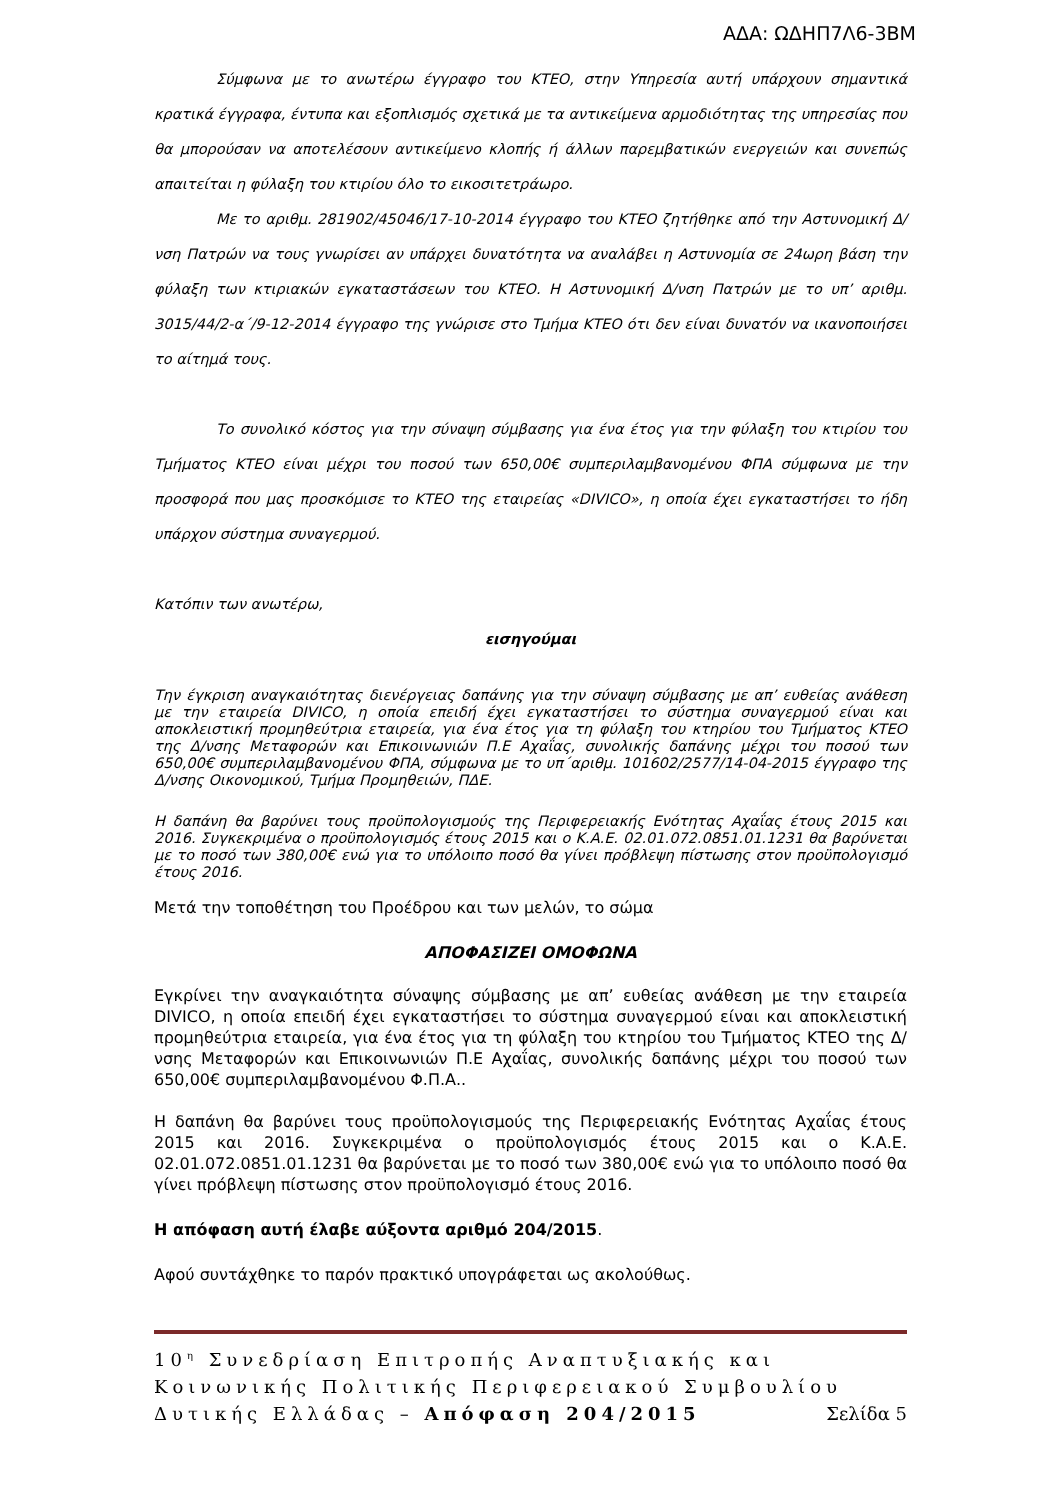ΑΔΑ: ΩΔΗΠ7Λ6-3ΒΜ
Σύμφωνα με το ανωτέρω έγγραφο του ΚΤΕΟ, στην Υπηρεσία αυτή υπάρχουν σημαντικά κρατικά έγγραφα, έντυπα και εξοπλισμός σχετικά με τα αντικείμενα αρμοδιότητας της υπηρεσίας που θα μπορούσαν να αποτελέσουν αντικείμενο κλοπής ή άλλων παρεμβατικών ενεργειών και συνεπώς απαιτείται η φύλαξη του κτιρίου όλο το εικοσιτετράωρο.
Με το αριθμ. 281902/45046/17-10-2014 έγγραφο του ΚΤΕΟ ζητήθηκε από την Αστυνομική Δ/νση Πατρών να τους γνωρίσει αν υπάρχει δυνατότητα να αναλάβει η Αστυνομία σε 24ωρη βάση την φύλαξη των κτιριακών εγκαταστάσεων του ΚΤΕΟ. Η Αστυνομική Δ/νση Πατρών με το υπ’ αριθμ. 3015/44/2-α΄/9-12-2014 έγγραφο της γνώρισε στο Τμήμα ΚΤΕΟ ότι δεν είναι δυνατόν να ικανοποιήσει το αίτημά τους.
Το συνολικό κόστος για την σύναψη σύμβασης για ένα έτος για την φύλαξη του κτιρίου του Τμήματος ΚΤΕΟ είναι μέχρι του ποσού των 650,00€ συμπεριλαμβανομένου ΦΠΑ σύμφωνα με την προσφορά που μας προσκόμισε το ΚΤΕΟ της εταιρείας «DIVICO», η οποία έχει εγκαταστήσει το ήδη υπάρχον σύστημα συναγερμού.
Κατόπιν των ανωτέρω,
εισηγούμαι
Την έγκριση αναγκαιότητας διενέργειας δαπάνης για την σύναψη σύμβασης με απ’ ευθείας ανάθεση με την εταιρεία DIVICO, η οποία επειδή έχει εγκαταστήσει το σύστημα συναγερμού είναι και αποκλειστική προμηθεύτρια εταιρεία, για ένα έτος για τη φύλαξη του κτηρίου του Τμήματος ΚΤΕΟ της Δ/νσης Μεταφορών και Επικοινωνιών Π.Ε Αχαΐας, συνολικής δαπάνης μέχρι του ποσού των 650,00€ συμπεριλαμβανομένου ΦΠΑ, σύμφωνα με το υπ΄αριθμ. 101602/2577/14-04-2015 έγγραφο της Δ/νσης Οικονομικού, Τμήμα Προμηθειών, ΠΔΕ.
Η δαπάνη θα βαρύνει τους προϋπολογισμούς της Περιφερειακής Ενότητας Αχαΐας έτους 2015 και 2016. Συγκεκριμένα ο προϋπολογισμός έτους 2015 και ο Κ.Α.Ε. 02.01.072.0851.01.1231 θα βαρύνεται με το ποσό των 380,00€ ενώ για το υπόλοιπο ποσό θα γίνει πρόβλεψη πίστωσης στον προϋπολογισμό έτους 2016.
Μετά την τοποθέτηση του Προέδρου και των μελών, το σώμα
ΑΠΟΦΑΣΙΖΕΙ ΟΜΟΦΩΝΑ
Εγκρίνει την αναγκαιότητα σύναψης σύμβασης με απ’ ευθείας ανάθεση με την εταιρεία DIVICO, η οποία επειδή έχει εγκαταστήσει το σύστημα συναγερμού είναι και αποκλειστική προμηθεύτρια εταιρεία, για ένα έτος για τη φύλαξη του κτηρίου του Τμήματος ΚΤΕΟ της Δ/νσης Μεταφορών και Επικοινωνιών Π.Ε Αχαΐας, συνολικής δαπάνης μέχρι του ποσού των 650,00€ συμπεριλαμβανομένου Φ.Π.Α..
Η δαπάνη θα βαρύνει τους προϋπολογισμούς της Περιφερειακής Ενότητας Αχαΐας έτους 2015 και 2016. Συγκεκριμένα ο προϋπολογισμός έτους 2015 και ο Κ.Α.Ε. 02.01.072.0851.01.1231 θα βαρύνεται με το ποσό των 380,00€ ενώ για το υπόλοιπο ποσό θα γίνει πρόβλεψη πίστωσης στον προϋπολογισμό έτους 2016.
Η απόφαση αυτή έλαβε αύξοντα αριθμό 204/2015.
Αφού συντάχθηκε το παρόν πρακτικό υπογράφεται ως ακολούθως.
10<sup>η</sup> Συνεδρίαση Επιτροπής Αναπτυξιακής και Κοινωνικής Πολιτικής Περιφερειακού Συμβουλίου Δυτικής Ελλάδας – Απόφαση 204/2015 Σελίδα 5